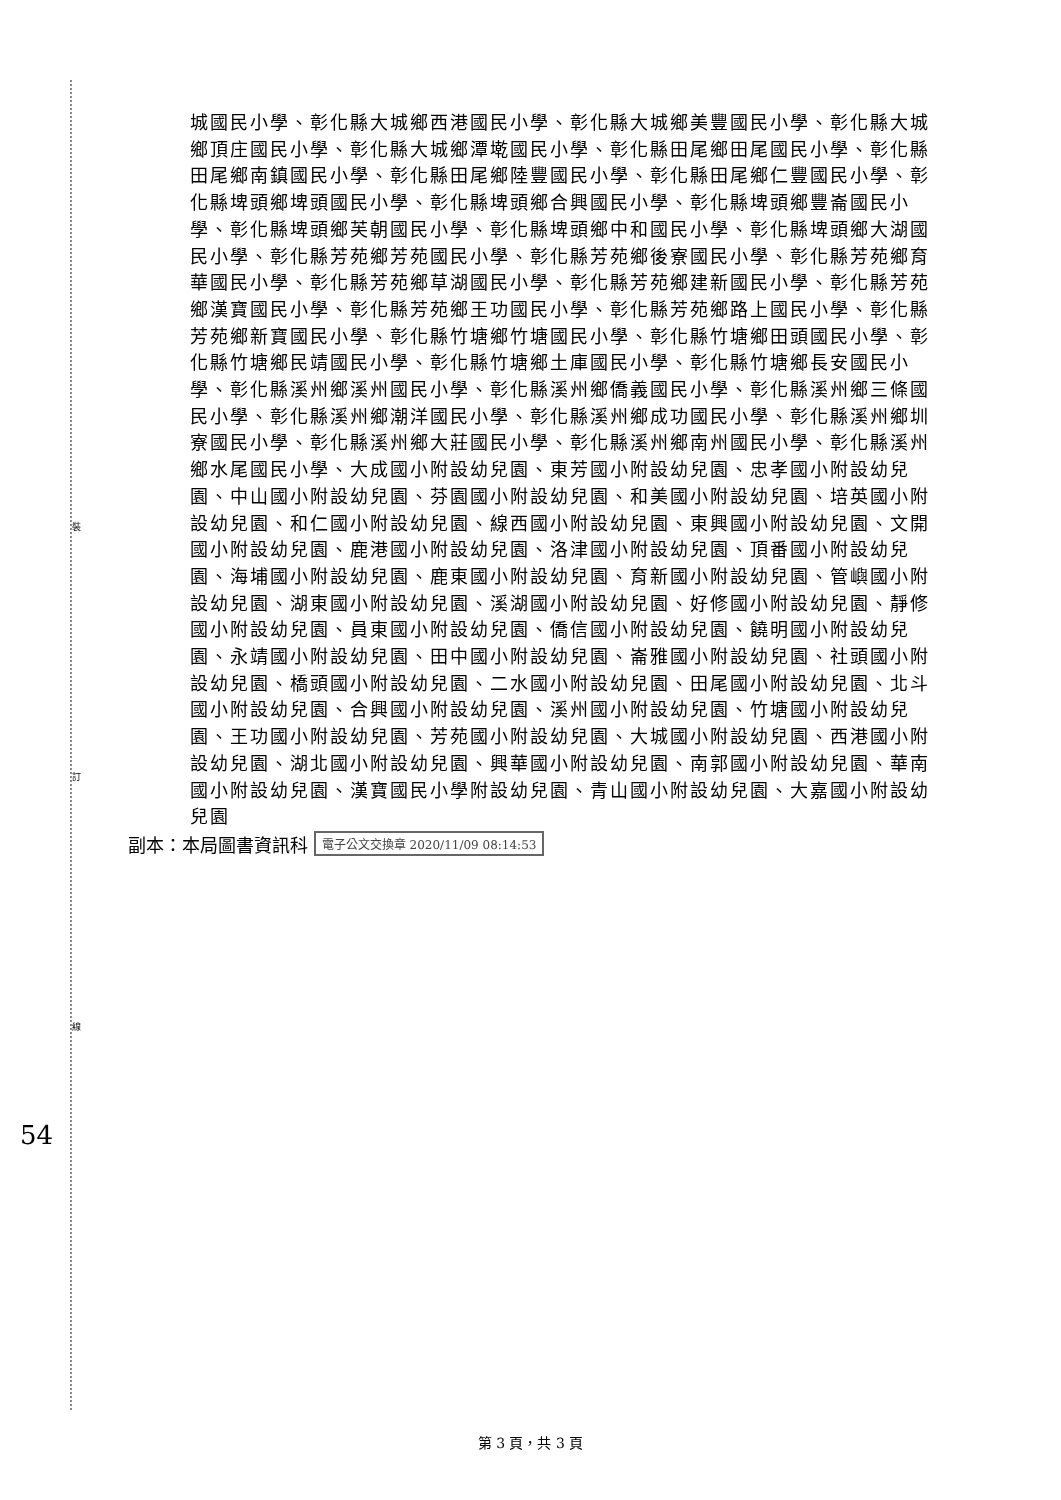裝
訂
線
城國民小學、彰化縣大城鄉西港國民小學、彰化縣大城鄉美豐國民小學、彰化縣大城鄉頂庄國民小學、彰化縣大城鄉潭墘國民小學、彰化縣田尾鄉田尾國民小學、彰化縣田尾鄉南鎮國民小學、彰化縣田尾鄉陸豐國民小學、彰化縣田尾鄉仁豐國民小學、彰化縣埤頭鄉埤頭國民小學、彰化縣埤頭鄉合興國民小學、彰化縣埤頭鄉豐崙國民小學、彰化縣埤頭鄉芙朝國民小學、彰化縣埤頭鄉中和國民小學、彰化縣埤頭鄉大湖國民小學、彰化縣芳苑鄉芳苑國民小學、彰化縣芳苑鄉後寮國民小學、彰化縣芳苑鄉育華國民小學、彰化縣芳苑鄉草湖國民小學、彰化縣芳苑鄉建新國民小學、彰化縣芳苑鄉漢寶國民小學、彰化縣芳苑鄉王功國民小學、彰化縣芳苑鄉路上國民小學、彰化縣芳苑鄉新寶國民小學、彰化縣竹塘鄉竹塘國民小學、彰化縣竹塘鄉田頭國民小學、彰化縣竹塘鄉民靖國民小學、彰化縣竹塘鄉土庫國民小學、彰化縣竹塘鄉長安國民小學、彰化縣溪州鄉溪州國民小學、彰化縣溪州鄉僑義國民小學、彰化縣溪州鄉三條國民小學、彰化縣溪州鄉潮洋國民小學、彰化縣溪州鄉成功國民小學、彰化縣溪州鄉圳寮國民小學、彰化縣溪州鄉大莊國民小學、彰化縣溪州鄉南州國民小學、彰化縣溪州鄉水尾國民小學、大成國小附設幼兒園、東芳國小附設幼兒園、忠孝國小附設幼兒園、中山國小附設幼兒園、芬園國小附設幼兒園、和美國小附設幼兒園、培英國小附設幼兒園、和仁國小附設幼兒園、線西國小附設幼兒園、東興國小附設幼兒園、文開國小附設幼兒園、鹿港國小附設幼兒園、洛津國小附設幼兒園、頂番國小附設幼兒園、海埔國小附設幼兒園、鹿東國小附設幼兒園、育新國小附設幼兒園、管嶼國小附設幼兒園、湖東國小附設幼兒園、溪湖國小附設幼兒園、好修國小附設幼兒園、靜修國小附設幼兒園、員東國小附設幼兒園、僑信國小附設幼兒園、饒明國小附設幼兒園、永靖國小附設幼兒園、田中國小附設幼兒園、崙雅國小附設幼兒園、社頭國小附設幼兒園、橋頭國小附設幼兒園、二水國小附設幼兒園、田尾國小附設幼兒園、北斗國小附設幼兒園、合興國小附設幼兒園、溪州國小附設幼兒園、竹塘國小附設幼兒園、王功國小附設幼兒園、芳苑國小附設幼兒園、大城國小附設幼兒園、西港國小附設幼兒園、湖北國小附設幼兒園、興華國小附設幼兒園、南郭國小附設幼兒園、華南國小附設幼兒園、漢寶國民小學附設幼兒園、青山國小附設幼兒園、大嘉國小附設幼兒園
副本：本局圖書資訊科 電子公文交換章 2020/11/09 08:14:53
54
第 3 頁，共 3 頁